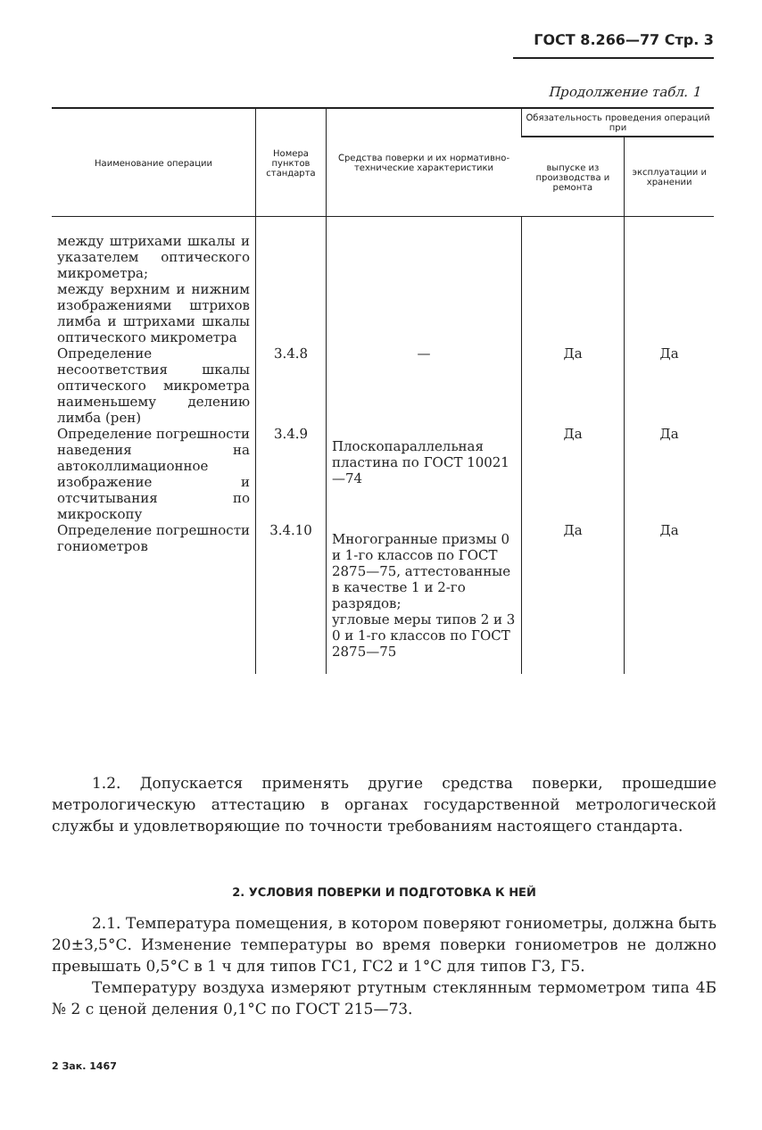ГОСТ 8.266—77 Стр. 3
Продолжение табл. 1
| Наименование операции | Номера пунктов стандарта | Средства поверки и их нормативно-технические характеристики | Обязательность проведения операций при | |
| --- | --- | --- | --- | --- |
| | | | выпуске из производства и ремонта | эксплуатации и хранении |
| между штрихами шкалы и указателем оптического микрометра; между верхним и нижним изображениями штрихов лимба и штрихами шкалы оптического микрометра | | | | |
| Определение несоответствия шкалы оптического микрометра наименьшему делению лимба (рен) | 3.4.8 | — | Да | Да |
| Определение погрешности наведения на автоколлимационное изображение и отсчитывания по микроскопу | 3.4.9 | Плоскопараллельная пластина по ГОСТ 10021—74 | Да | Да |
| Определение погрешности гониометров | 3.4.10 | Многогранные призмы 0 и 1-го классов по ГОСТ 2875—75, аттестованные в качестве 1 и 2-го разрядов; угловые меры типов 2 и 3 0 и 1-го классов по ГОСТ 2875—75 | Да | Да |
1.2. Допускается применять другие средства поверки, прошедшие метрологическую аттестацию в органах государственной метрологической службы и удовлетворяющие по точности требованиям настоящего стандарта.
2. УСЛОВИЯ ПОВЕРКИ И ПОДГОТОВКА К НЕЙ
2.1. Температура помещения, в котором поверяют гониометры, должна быть 20±3,5°С. Изменение температуры во время поверки гониометров не должно превышать 0,5°С в 1 ч для типов ГС1, ГС2 и 1°С для типов Г3, Г5.
Температуру воздуха измеряют ртутным стеклянным термометром типа 4Б № 2 с ценой деления 0,1°С по ГОСТ 215—73.
2 Зак. 1467